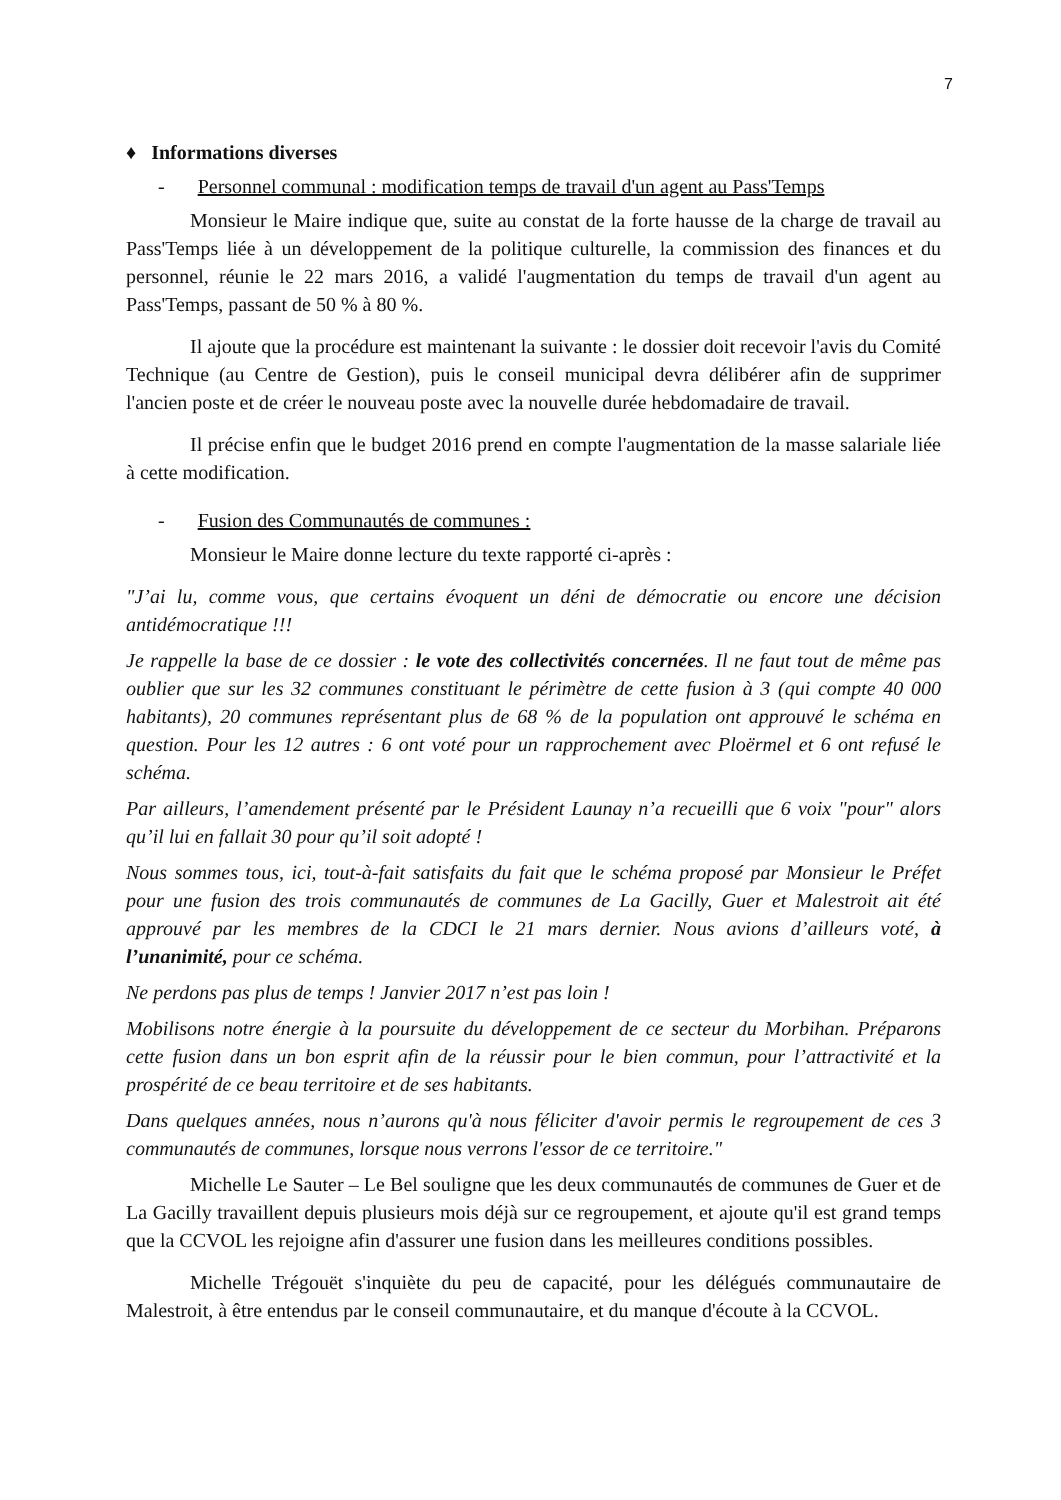7
♦ Informations diverses
- Personnel communal : modification temps de travail d'un agent au Pass'Temps
Monsieur le Maire indique que, suite au constat de la forte hausse de la charge de travail au Pass'Temps liée à un développement de la politique culturelle, la commission des finances et du personnel, réunie le 22 mars 2016, a validé l'augmentation du temps de travail d'un agent au Pass'Temps, passant de 50 % à 80 %.
Il ajoute que la procédure est maintenant la suivante : le dossier doit recevoir l'avis du Comité Technique (au Centre de Gestion), puis le conseil municipal devra délibérer afin de supprimer l'ancien poste et de créer le nouveau poste avec la nouvelle durée hebdomadaire de travail.
Il précise enfin que le budget 2016 prend en compte l'augmentation de la masse salariale liée à cette modification.
- Fusion des Communautés de communes :
Monsieur le Maire donne lecture du texte rapporté ci-après :
"J’ai lu, comme vous, que certains évoquent un déni de démocratie ou encore une décision antidémocratique !!!
Je rappelle la base de ce dossier : le vote des collectivités concernées. Il ne faut tout de même pas oublier que sur les 32 communes constituant le périmètre de cette fusion à 3 (qui compte 40 000 habitants), 20 communes représentant plus de 68 % de la population ont approuvé le schéma en question. Pour les 12 autres : 6 ont voté pour un rapprochement avec Ploërmel et 6 ont refusé le schéma.
Par ailleurs, l’amendement présenté par le Président Launay n’a recueilli que 6 voix "pour" alors qu’il lui en fallait 30 pour qu’il soit adopté !
Nous sommes tous, ici, tout-à-fait satisfaits du fait que le schéma proposé par Monsieur le Préfet pour une fusion des trois communautés de communes de La Gacilly, Guer et Malestroit ait été approuvé par les membres de la CDCI le 21 mars dernier. Nous avions d’ailleurs voté, à l’unanimité, pour ce schéma.
Ne perdons pas plus de temps ! Janvier 2017 n’est pas loin !
Mobilisons notre énergie à la poursuite du développement de ce secteur du Morbihan. Préparons cette fusion dans un bon esprit afin de la réussir pour le bien commun, pour l’attractivité et la prospérité de ce beau territoire et de ses habitants.
Dans quelques années, nous n’aurons qu'à nous féliciter d'avoir permis le regroupement de ces 3 communautés de communes, lorsque nous verrons l'essor de ce territoire."
Michelle Le Sauter – Le Bel souligne que les deux communautés de communes de Guer et de La Gacilly travaillent depuis plusieurs mois déjà sur ce regroupement, et ajoute qu'il est grand temps que la CCVOL les rejoigne afin d'assurer une fusion dans les meilleures conditions possibles.
Michelle Trégouët s'inquiète du peu de capacité, pour les délégués communautaire de Malestroit, à être entendus par le conseil communautaire, et du manque d'écoute à la CCVOL.